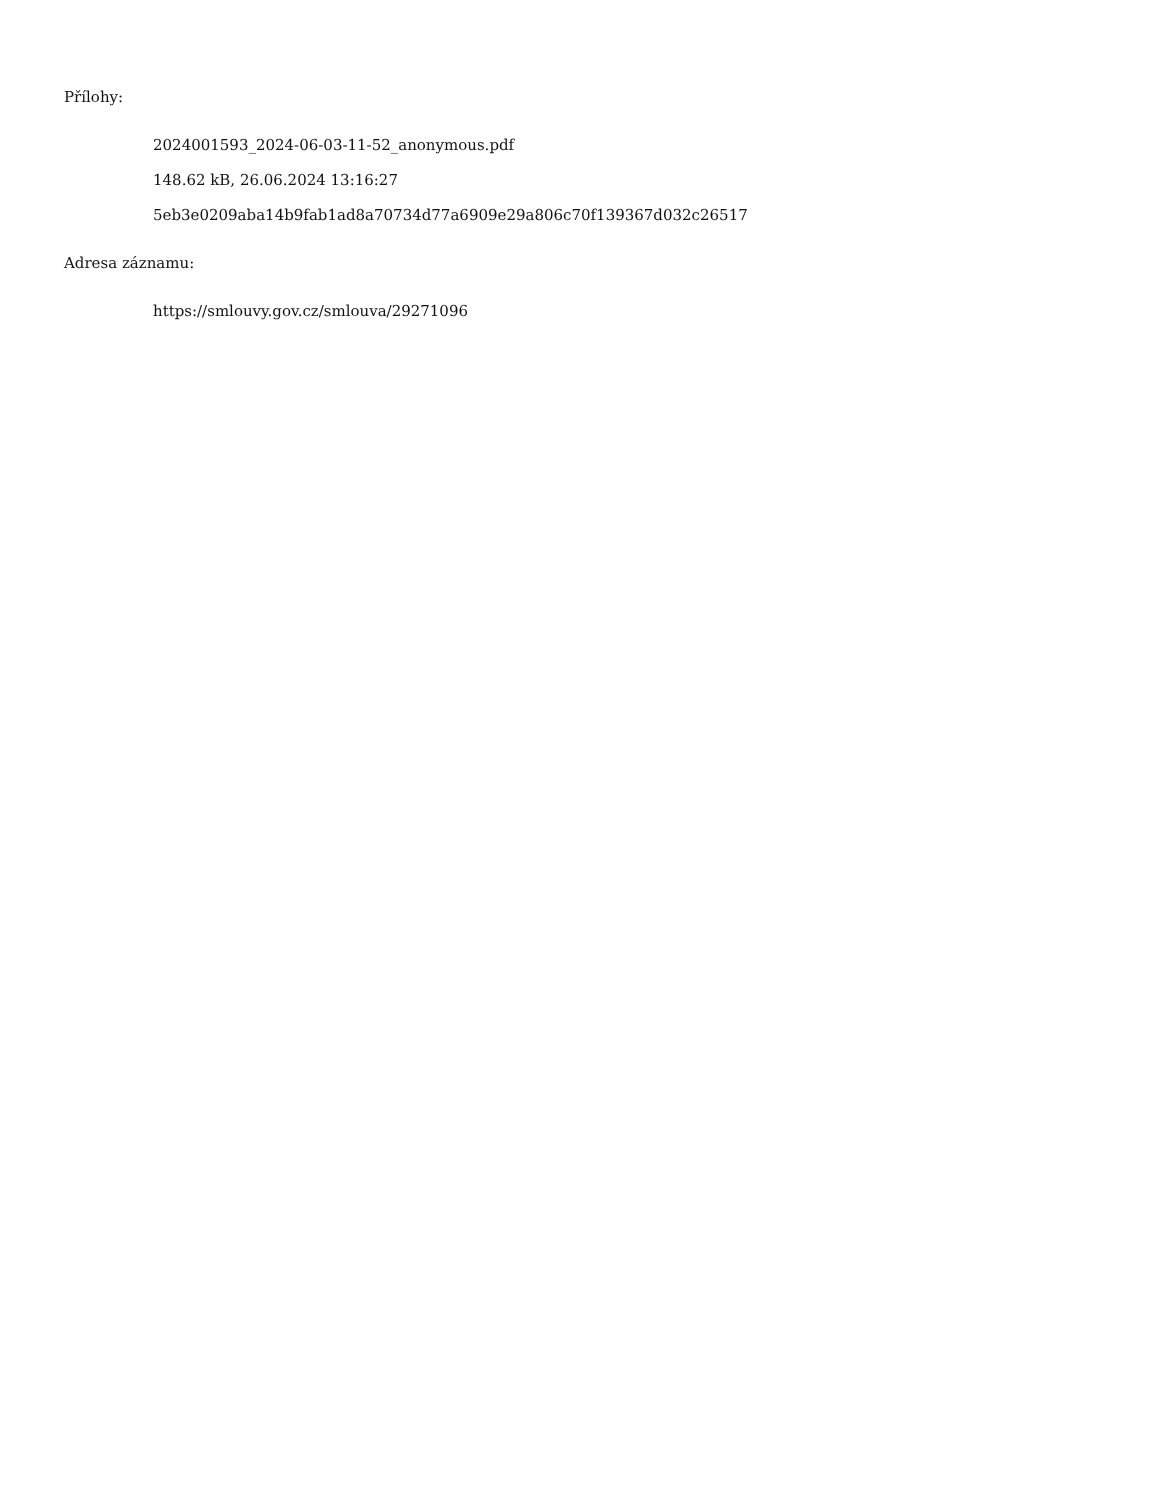Přílohy:
2024001593_2024-06-03-11-52_anonymous.pdf
148.62 kB, 26.06.2024 13:16:27
5eb3e0209aba14b9fab1ad8a70734d77a6909e29a806c70f139367d032c26517
Adresa záznamu:
https://smlouvy.gov.cz/smlouva/29271096